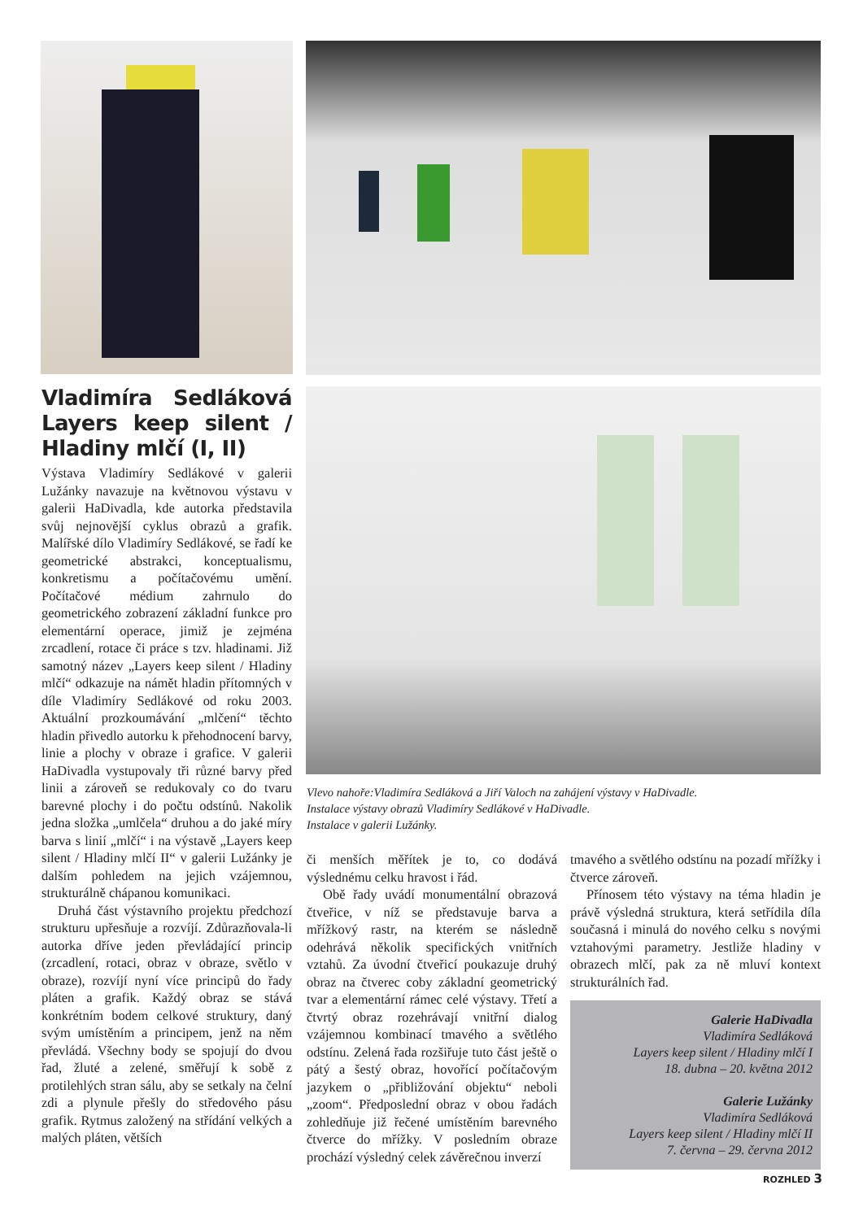Vladimíra Sedláková Layers keep silent / Hladiny mlčí (I, II)
Výstava Vladimíry Sedlákové v galerii Lužánky navazuje na květnovou výstavu v galerii HaDivadla, kde autorka představila svůj nejnovější cyklus obrazů a grafik. Malířské dílo Vladimíry Sedlákové, se řadí ke geometrické abstrakci, konceptualismu, konkretismu a počítačovému umění. Počítačové médium zahrnulo do geometrického zobrazení základní funkce pro elementární operace, jimiž je zejména zrcadlení, rotace či práce s tzv. hladinami. Již samotný název „Layers keep silent / Hladiny mlčí“ odkazuje na námět hladin přítomných v díle Vladimíry Sedlákové od roku 2003. Aktuální prozkoumávání „mlčení“ těchto hladin přivedlo autorku k přehodnocení barvy, linie a plochy v obraze i grafice. V galerii HaDivadla vystupovaly tři různé barvy před linii a zároveň se redukovaly co do tvaru barevné plochy i do počtu odstínů. Nakolik jedna složka „umlčela“ druhou a do jaké míry barva s linií „mlčí“ i na výstavě „Layers keep silent / Hladiny mlčí II“ v galerii Lužánky je dalším pohledem na jejich vzájemnou, strukturálně chápanou komunikaci.
Druhá část výstavního projektu předchozí strukturu upřesňuje a rozvíjí. Zdůrazňovala-li autorka dříve jeden převládající princip (zrcadlení, rotaci, obraz v obraze, světlo v obraze), rozvíjí nyní více principů do řady pláten a grafik. Každý obraz se stává konkrétním bodem celkové struktury, daný svým umístěním a principem, jenž na něm převládá. Všechny body se spojují do dvou řad, žluté a zelené, směřují k sobě z protilehlých stran sálu, aby se setkaly na čelní zdi a plynule přešly do středového pásu grafik. Rytmus založený na střídání velkých a malých pláten, větších
Vlevo nahoře:Vladimíra Sedláková a Jiří Valoch na zahájení výstavy v HaDivadle.
Instalace výstavy obrazů Vladimíry Sedlákové v HaDivadle.
Instalace v galerii Lužánky.
či menších měřítek je to, co dodává výslednému celku hravost i řád.
Obě řady uvádí monumentální obrazová čtveřice, v níž se představuje barva a mřížkový rastr, na kterém se následně odehrává několik specifických vnitřních vztahů. Za úvodní čtveřicí poukazuje druhý obraz na čtverec coby základní geometrický tvar a elementární rámec celé výstavy. Třetí a čtvrtý obraz rozehrávají vnitřní dialog vzájemnou kombinací tmavého a světlého odstínu. Zelená řada rozšiřuje tuto část ještě o pátý a šestý obraz, hovořící počítačovým jazykem o „přibližování objektu“ neboli „zoom“. Předposlední obraz v obou řadách zohledňuje již řečené umístěním barevného čtverce do mřížky. V posledním obraze prochází výsledný celek závěrečnou inverzí
tmavého a světlého odstínu na pozadí mřížky i čtverce zároveň.
Přínosem této výstavy na téma hladin je právě výsledná struktura, která setřídila díla současná i minulá do nového celku s novými vztahovými parametry. Jestliže hladiny v obrazech mlčí, pak za ně mluví kontext strukturálních řad.
Galerie HaDivadla
Vladimíra Sedláková
Layers keep silent / Hladiny mlčí I
18. dubna – 20. května 2012
Galerie Lužánky
Vladimíra Sedláková
Layers keep silent / Hladiny mlčí II
7. června – 29. června 2012
ROZHLED 3